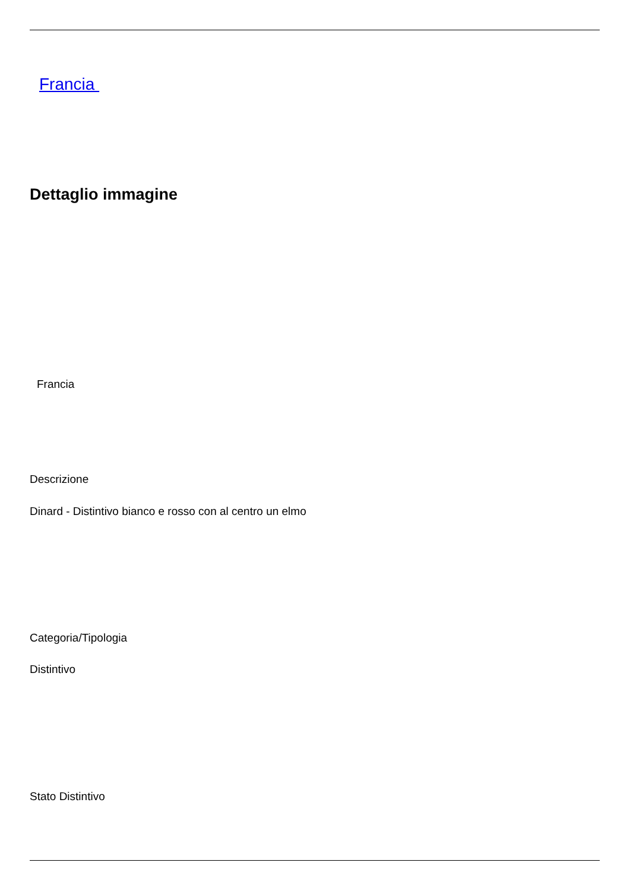Francia
Dettaglio immagine
Francia
Descrizione
Dinard - Distintivo bianco e rosso con al centro un elmo
Categoria/Tipologia
Distintivo
Stato Distintivo